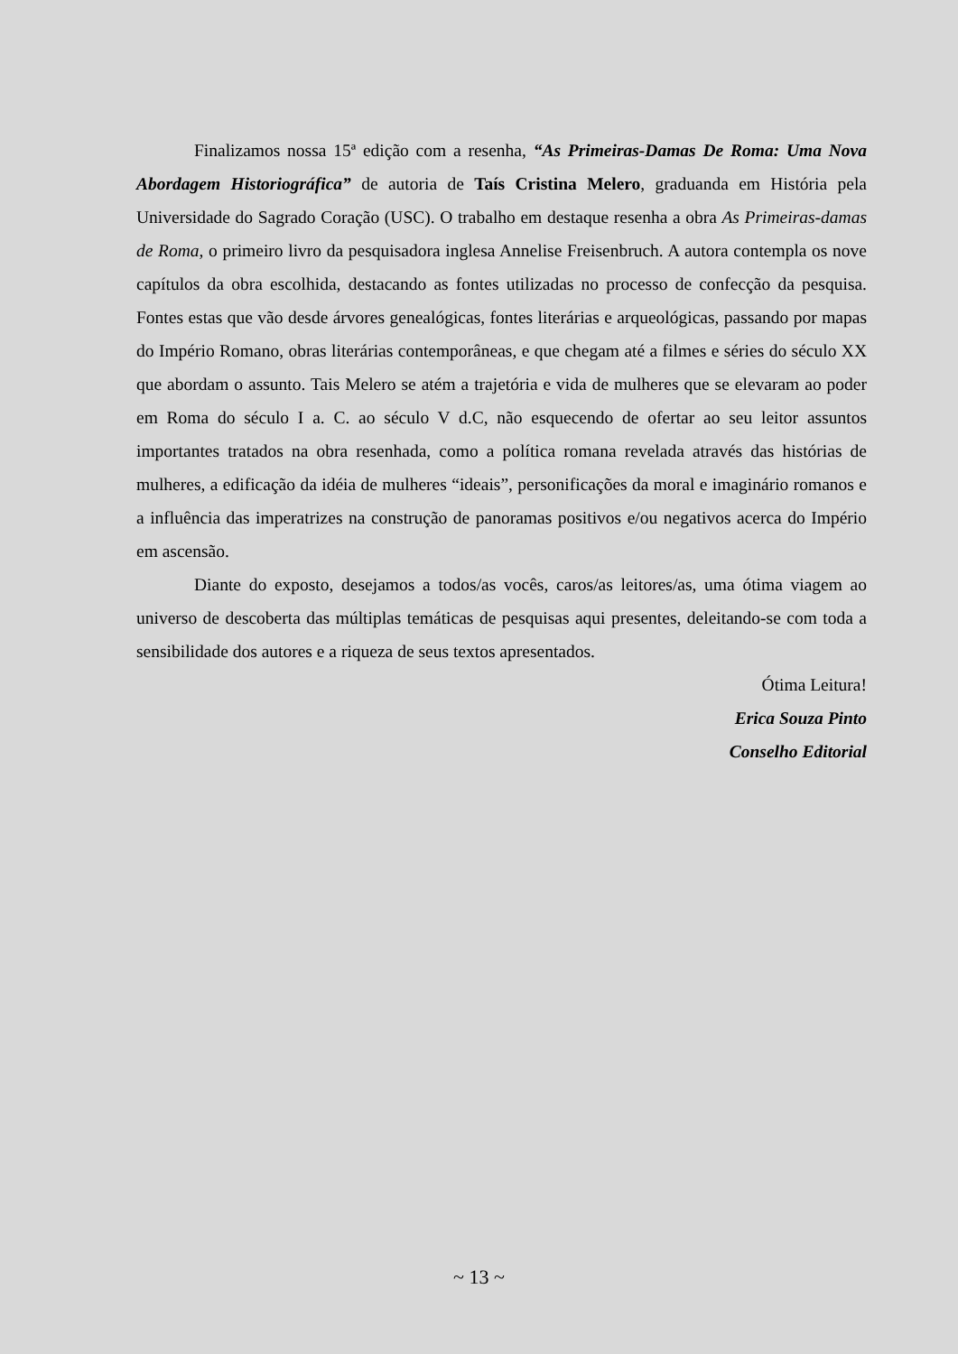Finalizamos nossa 15ª edição com a resenha, “As Primeiras-Damas De Roma: Uma Nova Abordagem Historiográfica” de autoria de Taís Cristina Melero, graduanda em História pela Universidade do Sagrado Coração (USC). O trabalho em destaque resenha a obra As Primeiras-damas de Roma, o primeiro livro da pesquisadora inglesa Annelise Freisenbruch. A autora contempla os nove capítulos da obra escolhida, destacando as fontes utilizadas no processo de confecção da pesquisa. Fontes estas que vão desde árvores genealógicas, fontes literárias e arqueológicas, passando por mapas do Império Romano, obras literárias contemporâneas, e que chegam até a filmes e séries do século XX que abordam o assunto. Tais Melero se atém a trajetória e vida de mulheres que se elevaram ao poder em Roma do século I a. C. ao século V d.C, não esquecendo de ofertar ao seu leitor assuntos importantes tratados na obra resenhada, como a política romana revelada através das histórias de mulheres, a edificação da idéia de mulheres “ideais”, personificações da moral e imaginário romanos e a influência das imperatrizes na construção de panoramas positivos e/ou negativos acerca do Império em ascensão.
Diante do exposto, desejamos a todos/as vocês, caros/as leitores/as, uma ótima viagem ao universo de descoberta das múltiplas temáticas de pesquisas aqui presentes, deleitando-se com toda a sensibilidade dos autores e a riqueza de seus textos apresentados.
Ótima Leitura!
Erica Souza Pinto
Conselho Editorial
~ 13 ~